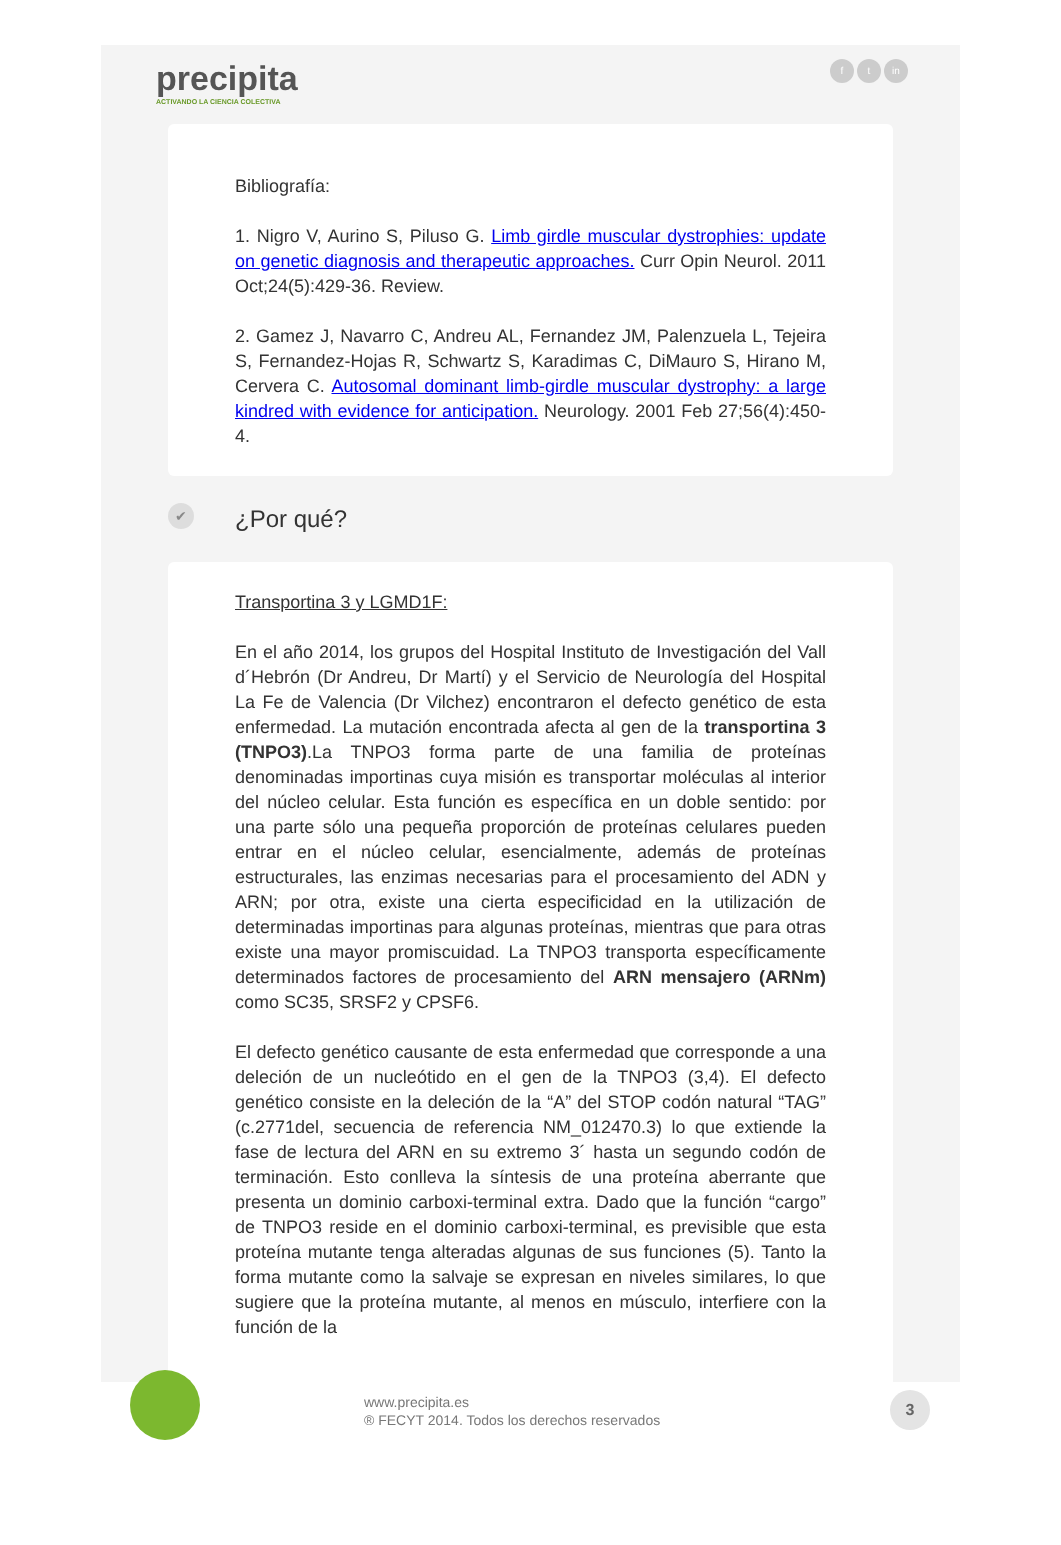precipita
ACTIVANDO LA CIENCIA COLECTIVA
ft in
Bibliografía:
1. Nigro V, Aurino S, Piluso G. Limb girdle muscular dystrophies: update on genetic diagnosis and therapeutic approaches. Curr Opin Neurol. 2011 Oct;24(5):429-36. Review.
2. Gamez J, Navarro C, Andreu AL, Fernandez JM, Palenzuela L, Tejeira S, Fernandez-Hojas R, Schwartz S, Karadimas C, DiMauro S, Hirano M, Cervera C. Autosomal dominant limb-girdle muscular dystrophy: a large kindred with evidence for anticipation. Neurology. 2001 Feb 27;56(4):450-4.
✔ ¿Por qué?
Transportina 3 y LGMD1F:
En el año 2014, los grupos del Hospital Instituto de Investigación del Vall d´Hebrón (Dr Andreu, Dr Martí) y el Servicio de Neurología del Hospital La Fe de Valencia (Dr Vilchez) encontraron el defecto genético de esta enfermedad. La mutación encontrada afecta al gen de la transportina 3 (TNPO3).La TNPO3 forma parte de una familia de proteínas denominadas importinas cuya misión es transportar moléculas al interior del núcleo celular. Esta función es específica en un doble sentido: por una parte sólo una pequeña proporción de proteínas celulares pueden entrar en el núcleo celular, esencialmente, además de proteínas estructurales, las enzimas necesarias para el procesamiento del ADN y ARN; por otra, existe una cierta especificidad en la utilización de determinadas importinas para algunas proteínas, mientras que para otras existe una mayor promiscuidad. La TNPO3 transporta específicamente determinados factores de procesamiento del ARN mensajero (ARNm) como SC35, SRSF2 y CPSF6.
El defecto genético causante de esta enfermedad que corresponde a una deleción de un nucleótido en el gen de la TNPO3 (3,4). El defecto genético consiste en la deleción de la “A” del STOP codón natural “TAG” (c.2771del, secuencia de referencia NM_012470.3) lo que extiende la fase de lectura del ARN en su extremo 3´ hasta un segundo codón de terminación. Esto conlleva la síntesis de una proteína aberrante que presenta un dominio carboxi-terminal extra. Dado que la función “cargo” de TNPO3 reside en el dominio carboxi-terminal, es previsible que esta proteína mutante tenga alteradas algunas de sus funciones (5). Tanto la forma mutante como la salvaje se expresan en niveles similares, lo que sugiere que la proteína mutante, al menos en músculo, interfiere con la función de la
www.precipita.es
® FECYT 2014. Todos los derechos reservados
3